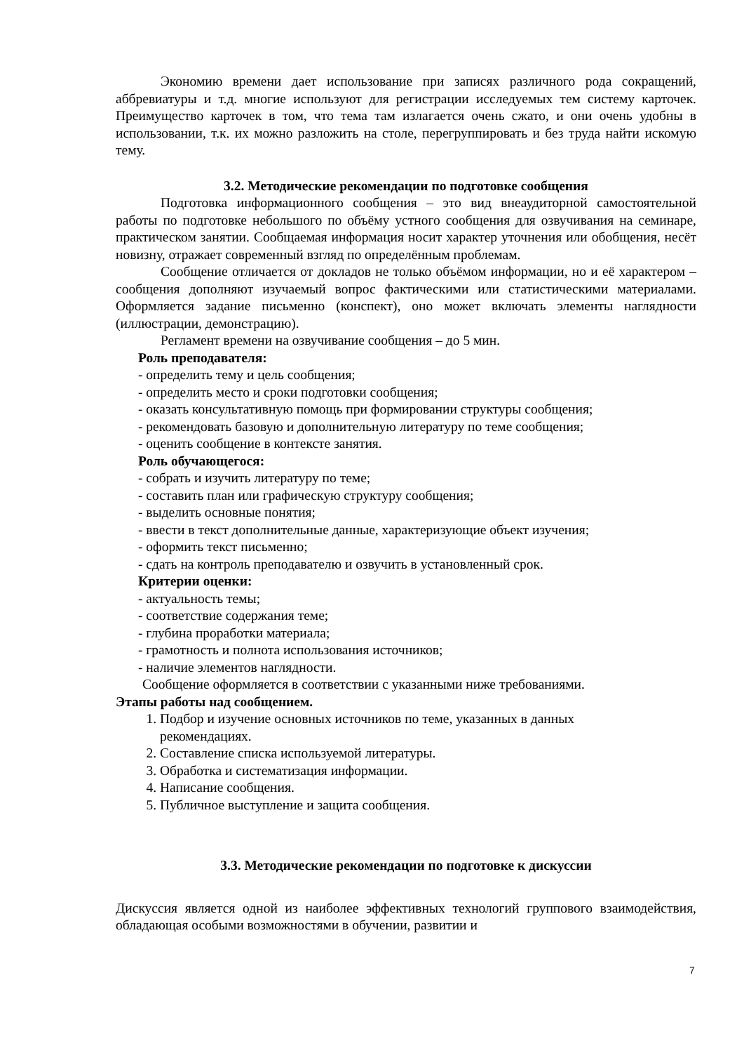Экономию времени дает использование при записях различного рода сокращений, аббревиатуры и т.д. многие используют для регистрации исследуемых тем систему карточек. Преимущество карточек в том, что тема там излагается очень сжато, и они очень удобны в использовании, т.к. их можно разложить на столе, перегруппировать и без труда найти искомую тему.
3.2. Методические рекомендации по подготовке сообщения
Подготовка информационного сообщения – это вид внеаудиторной самостоятельной работы по подготовке небольшого по объёму устного сообщения для озвучивания на семинаре, практическом занятии. Сообщаемая информация носит характер уточнения или обобщения, несёт новизну, отражает современный взгляд по определённым проблемам.
Сообщение отличается от докладов не только объёмом информации, но и её характером – сообщения дополняют изучаемый вопрос фактическими или статистическими материалами. Оформляется задание письменно (конспект), оно может включать элементы наглядности (иллюстрации, демонстрацию).
Регламент времени на озвучивание сообщения – до 5 мин.
Роль преподавателя:
- определить тему и цель сообщения;
- определить место и сроки подготовки сообщения;
- оказать консультативную помощь при формировании структуры сообщения;
- рекомендовать базовую и дополнительную литературу по теме сообщения;
- оценить сообщение в контексте занятия.
Роль обучающегося:
- собрать и изучить литературу по теме;
- составить план или графическую структуру сообщения;
- выделить основные понятия;
- ввести в текст дополнительные данные, характеризующие объект изучения;
- оформить текст письменно;
- сдать на контроль преподавателю и озвучить в установленный срок.
Критерии оценки:
- актуальность темы;
- соответствие содержания теме;
- глубина проработки материала;
- грамотность и полнота использования источников;
- наличие элементов наглядности.
Сообщение оформляется в соответствии с указанными ниже требованиями.
Этапы работы над сообщением.
1. Подбор и изучение основных источников по теме, указанных в данных рекомендациях.
2. Составление списка используемой литературы.
3. Обработка и систематизация информации.
4. Написание сообщения.
5. Публичное выступление и защита сообщения.
3.3. Методические рекомендации по подготовке к дискуссии
Дискуссия является одной из наиболее эффективных технологий группового взаимодействия, обладающая особыми возможностями в обучении, развитии и
7